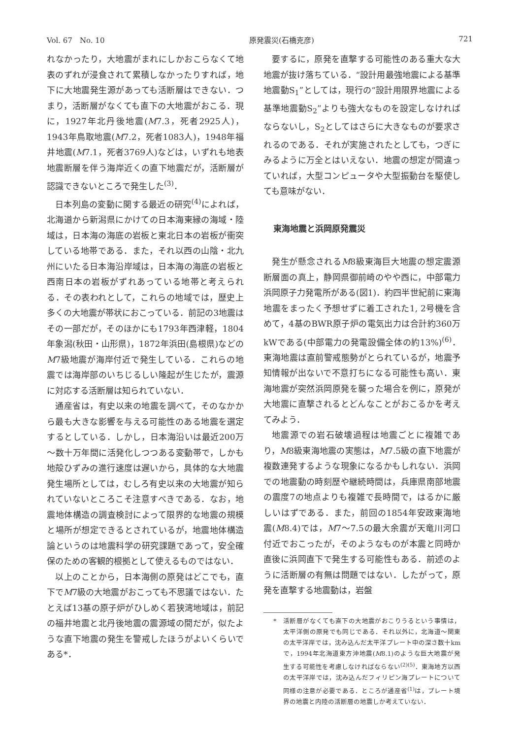Vol. 67　No. 10 原発震災(石橋克彦) 721
れなかったり，大地震がまれにしかおこらなくて地表のずれが浸食されて累積しなかったりすれば，地下に大地震発生源があっても活断層はできない．つまり，活断層がなくても直下の大地震がおこる．現に，1927年北丹後地震(M7.3，死者2925人)，1943年鳥取地震(M7.2，死者1083人)，1948年福井地震(M7.1，死者3769人)などは，いずれも地表地震断層を伴う海岸近くの直下地震だが，活断層が認識できないところで発生した<sup>(3)</sup>．
日本列島の変動に関する最近の研究<sup>(4)</sup>によれば，北海道から新潟県にかけての日本海東縁の海域・陸域は，日本海の海底の岩板と東北日本の岩板が衝突している地帯である．また，それ以西の山陰・北九州にいたる日本海沿岸域は，日本海の海底の岩板と西南日本の岩板がずれあっている地帯と考えられる．その表われとして，これらの地域では，歴史上多くの大地震が帯状におこっている．前記の3地震はその一部だが，そのほかにも1793年西津軽，1804年象潟(秋田・山形県)，1872年浜田(島根県)などのM7級地震が海岸付近で発生している．これらの地震では海岸部のいちじるしい隆起が生じたが，震源に対応する活断層は知られていない．
通産省は，有史以来の地震を調べて，そのなかから最も大きな影響を与える可能性のある地震を選定するとしている．しかし，日本海沿いは最近200万～数十万年間に活発化しつつある変動帯で，しかも地殻ひずみの進行速度は遅いから，具体的な大地震発生場所としては，むしろ有史以来の大地震が知られていないところこそ注意すべきである．なお，地震地体構造の調査検討によって限界的な地震の規模と場所が想定できるとされているが，地震地体構造論というのは地震科学の研究課題であって，安全確保のための客観的根拠として使えるものではない．
以上のことから，日本海側の原発はどこでも，直下でM7級の大地震がおこっても不思議ではない．たとえば13基の原子炉がひしめく若狭湾地域は，前記の福井地震と北丹後地震の震源域の間だが，似たような直下地震の発生を警戒したほうがよいくらいである*．
要するに，原発を直撃する可能性のある重大な大地震が抜け落ちている．“設計用最強地震による基準地震動S<sub>1</sub>”としては，現行の“設計用限界地震による基準地震動S<sub>2</sub>”よりも強大なものを設定しなければならないし，S<sub>2</sub>としてはさらに大きなものが要求されるのである．それが実施されたとしても，つぎにみるように万全とはいえない．地震の想定が間違っていれば，大型コンピュータや大型振動台を駆使しても意味がない．
東海地震と浜岡原発震災
発生が懸念されるM8級東海巨大地震の想定震源断層面の真上，静岡県御前崎のやや西に，中部電力浜岡原子力発電所がある(図1)．約四半世紀前に東海地震をまったく予想せずに着工された1, 2号機を含めて，4基のBWR原子炉の電気出力は合計約360万kWである(中部電力の発電設備全体の約13%)<sup>(6)</sup>．東海地震は直前警戒態勢がとられているが，地震予知情報が出ないで不意打ちになる可能性も高い．東海地震が突然浜岡原発を襲った場合を例に，原発が大地震に直撃されるとどんなことがおこるかを考えてみよう．
地震源での岩石破壊過程は地震ごとに複雑であり，M8級東海地震の実態は，M7.5級の直下地震が複数連発するような現象になるかもしれない．浜岡での地震動の時刻歴や継続時間は，兵庫県南部地震の震度7の地点よりも複雑で長時間で，はるかに厳しいはずである．また，前回の1854年安政東海地震(M8.4)では，M7～7.5の最大余震が天竜川河口付近でおこったが，そのようなものが本震と同時か直後に浜岡直下で発生する可能性もある．前述のように活断層の有無は問題ではない．したがって，原発を直撃する地震動は，岩盤
*　活断層がなくても直下の大地震がおこりうるという事情は，太平洋側の原発でも同じである．それ以外に，北海道～関東の太平洋岸では，沈み込んだ太平洋プレート中の深さ数十kmで，1994年北海道東方沖地震(M8.1)のような巨大地震が発生する可能性を考慮しなければならない<sup>(2)(5)</sup>．東海地方以西の太平洋岸では，沈み込んだフィリピン海プレートについて同様の注意が必要である．ところが通産省<sup>(1)</sup>は，プレート境界の地震と内陸の活断層の地震しか考えていない．